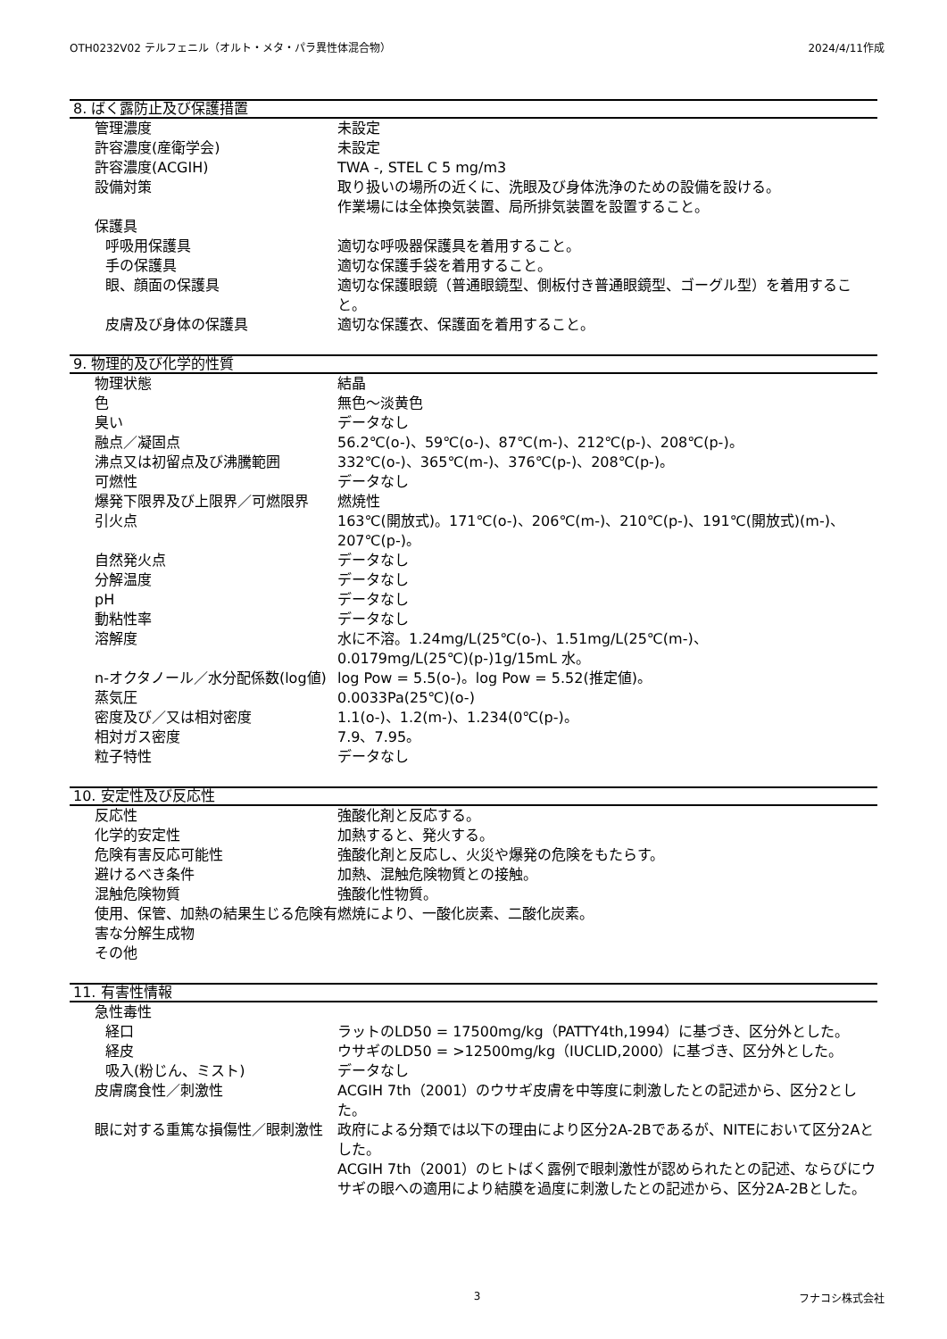OTH0232V02 テルフェニル（オルト・メタ・パラ異性体混合物） 2024/4/11作成
8. ばく露防止及び保護措置
| 管理濃度 | 未設定 |
| 許容濃度(産衛学会) | 未設定 |
| 許容濃度(ACGIH) | TWA -, STEL C 5 mg/m3 |
| 設備対策 | 取り扱いの場所の近くに、洗眼及び身体洗浄のための設備を設ける。 作業場には全体換気装置、局所排気装置を設置すること。 |
| 保護具 | |
| 呼吸用保護具 | 適切な呼吸器保護具を着用すること。 |
| 手の保護具 | 適切な保護手袋を着用すること。 |
| 眼、顔面の保護具 | 適切な保護眼鏡（普通眼鏡型、側板付き普通眼鏡型、ゴーグル型）を着用すること。 |
| 皮膚及び身体の保護具 | 適切な保護衣、保護面を着用すること。 |
9. 物理的及び化学的性質
| 物理状態 | 結晶 |
| 色 | 無色～淡黄色 |
| 臭い | データなし |
| 融点／凝固点 | 56.2℃(o-)、59℃(o-)、87℃(m-)、212℃(p-)、208℃(p-)。 |
| 沸点又は初留点及び沸騰範囲 | 332℃(o-)、365℃(m-)、376℃(p-)、208℃(p-)。 |
| 可燃性 | データなし |
| 爆発下限界及び上限界／可燃限界 | 燃焼性 |
| 引火点 | 163℃(開放式)。171℃(o-)、206℃(m-)、210℃(p-)、191℃(開放式)(m-)、207℃(p-)。 |
| 自然発火点 | データなし |
| 分解温度 | データなし |
| pH | データなし |
| 動粘性率 | データなし |
| 溶解度 | 水に不溶。1.24mg/L(25℃(o-)、1.51mg/L(25℃(m-)、 0.0179mg/L(25℃)(p-)1g/15mL 水。 |
| n-オクタノール／水分配係数(log値) | log Pow = 5.5(o-)。log Pow = 5.52(推定値)。 |
| 蒸気圧 | 0.0033Pa(25℃)(o-) |
| 密度及び／又は相対密度 | 1.1(o-)、1.2(m-)、1.234(0℃(p-)。 |
| 相対ガス密度 | 7.9、7.95。 |
| 粒子特性 | データなし |
10. 安定性及び反応性
| 反応性 | 強酸化剤と反応する。 |
| 化学的安定性 | 加熱すると、発火する。 |
| 危険有害反応可能性 | 強酸化剤と反応し、火災や爆発の危険をもたらす。 |
| 避けるべき条件 | 加熱、混触危険物質との接触。 |
| 混触危険物質 | 強酸化性物質。 |
| 使用、保管、加熱の結果生じる危険有害な分解生成物 | 燃焼により、一酸化炭素、二酸化炭素。 |
| その他 | |
11. 有害性情報
| 急性毒性 | |
| 経口 | ラットのLD50 = 17500mg/kg（PATTY4th,1994）に基づき、区分外とした。 |
| 経皮 | ウサギのLD50 = >12500mg/kg（IUCLID,2000）に基づき、区分外とした。 |
| 吸入(粉じん、ミスト) | データなし |
| 皮膚腐食性／刺激性 | ACGIH 7th（2001）のウサギ皮膚を中等度に刺激したとの記述から、区分2とした。 |
| 眼に対する重篤な損傷性／眼刺激性 | 政府による分類では以下の理由により区分2A-2Bであるが、NITEにおいて区分2Aとした。 ACGIH 7th（2001）のヒトばく露例で眼刺激性が認められたとの記述、ならびにウサギの眼への適用により結膜を過度に刺激したとの記述から、区分2A-2Bとした。 |
3 フナコシ株式会社